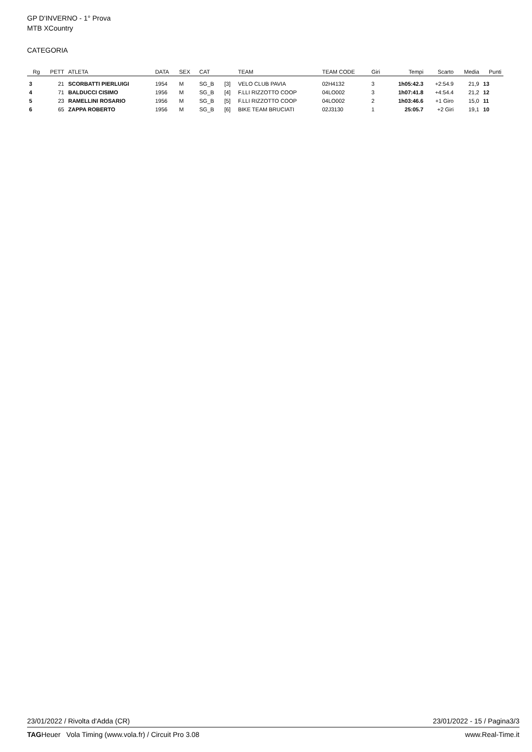GP D'INVERNO - 1° Prova
MTB XCountry
CATEGORIA
| Rg | PETT | ATLETA | DATA | SEX | CAT | | TEAM | TEAM CODE | Giri | Tempi | Scarto | Media | Punti |
| --- | --- | --- | --- | --- | --- | --- | --- | --- | --- | --- | --- | --- | --- |
| 3 | 21 | SCORBATTI PIERLUIGI | 1954 | M | SG_B | [3] | VELO CLUB PAVIA | 02H4132 | 3 | 1h05:42.3 | +2:54.9 | 21,9 | 13 |
| 4 | 71 | BALDUCCI CISIMO | 1956 | M | SG_B | [4] | F.LLI RIZZOTTO COOP | 04LO002 | 3 | 1h07:41.8 | +4:54.4 | 21,2 | 12 |
| 5 | 23 | RAMELLINI ROSARIO | 1956 | M | SG_B | [5] | F.LLI RIZZOTTO COOP | 04LO002 | 2 | 1h03:46.6 | +1 Giro | 15,0 | 11 |
| 6 | 65 | ZAPPA ROBERTO | 1956 | M | SG_B | [6] | BIKE TEAM BRUCIATI | 02J3130 | 1 | 25:05.7 | +2 Giri | 19,1 | 10 |
23/01/2022 / Rivolta d'Adda (CR) 23/01/2022 - 15 / Pagina3/3
TAGHeuer Vola Timing (www.vola.fr) / Circuit Pro 3.08 www.Real-Time.it